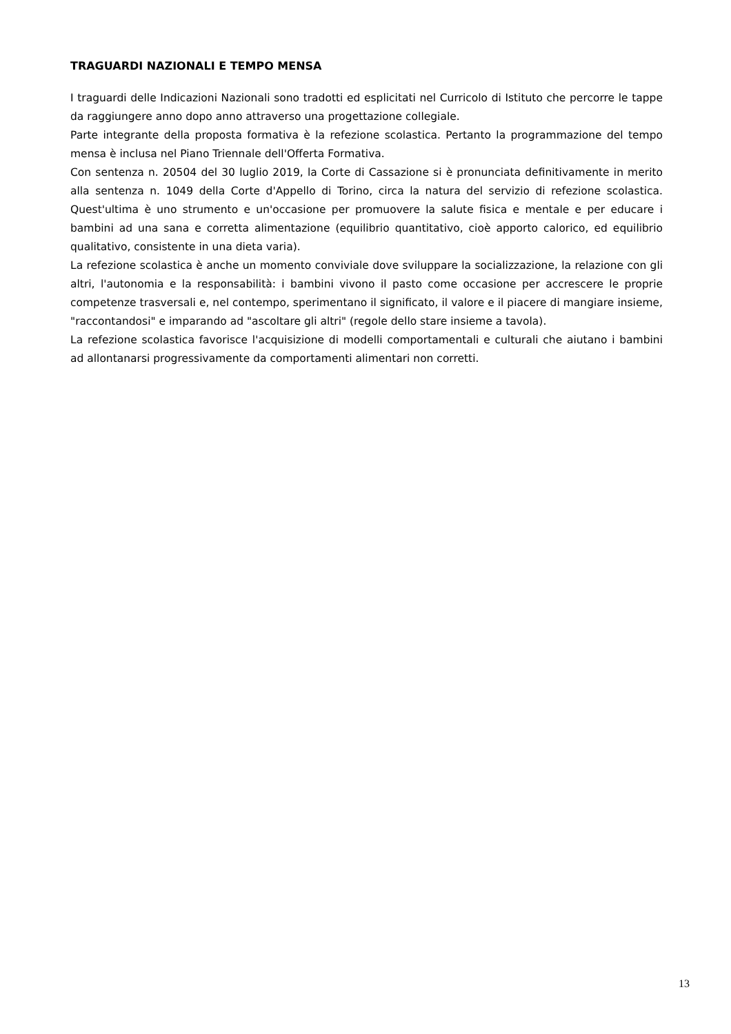TRAGUARDI NAZIONALI E TEMPO MENSA
I traguardi delle Indicazioni Nazionali sono tradotti ed esplicitati nel Curricolo di Istituto che percorre le tappe da raggiungere anno dopo anno attraverso una progettazione collegiale.
Parte integrante della proposta formativa è la refezione scolastica. Pertanto la programmazione del tempo mensa è inclusa nel Piano Triennale dell'Offerta Formativa.
Con sentenza n. 20504 del 30 luglio 2019, la Corte di Cassazione si è pronunciata definitivamente in merito alla sentenza n. 1049 della Corte d'Appello di Torino, circa la natura del servizio di refezione scolastica. Quest'ultima è uno strumento e un'occasione per promuovere la salute fisica e mentale e per educare i bambini ad una sana e corretta alimentazione (equilibrio quantitativo, cioè apporto calorico, ed equilibrio qualitativo, consistente in una dieta varia).
La refezione scolastica è anche un momento conviviale dove sviluppare la socializzazione, la relazione con gli altri, l'autonomia e la responsabilità: i bambini vivono il pasto come occasione per accrescere le proprie competenze trasversali e, nel contempo, sperimentano il significato, il valore e il piacere di mangiare insieme, "raccontandosi" e imparando ad "ascoltare gli altri" (regole dello stare insieme a tavola).
La refezione scolastica favorisce l'acquisizione di modelli comportamentali e culturali che aiutano i bambini ad allontanarsi progressivamente da comportamenti alimentari non corretti.
13